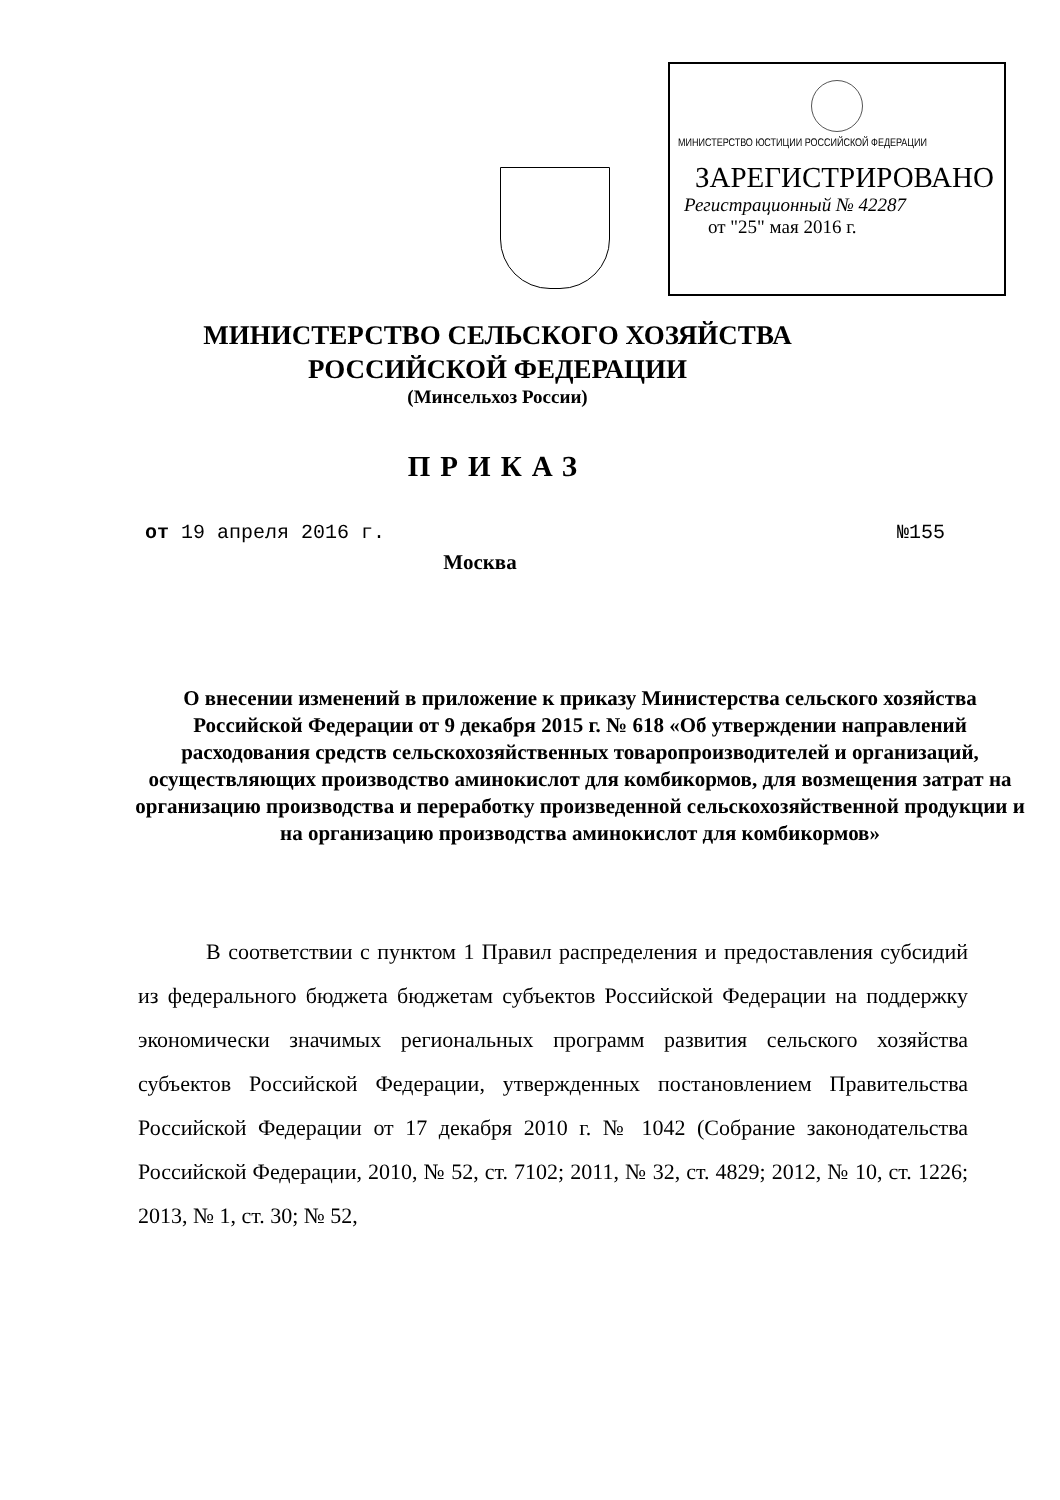МИНИСТЕРСТВО ЮСТИЦИИ РОССИЙСКОЙ ФЕДЕРАЦИИ
ЗАРЕГИСТРИРОВАНО
Регистрационный № 42287
от "25" мая 2016 г.
МИНИСТЕРСТВО СЕЛЬСКОГО ХОЗЯЙСТВА
РОССИЙСКОЙ ФЕДЕРАЦИИ
(Минсельхоз России)
ПРИКАЗ
от 19 апреля 2016 г. №155
Москва
О внесении изменений в приложение к приказу Министерства сельского хозяйства Российской Федерации от 9 декабря 2015 г. № 618 «Об утверждении направлений расходования средств сельскохозяйственных товаропроизводителей и организаций, осуществляющих производство аминокислот для комбикормов, для возмещения затрат на организацию производства и переработку произведенной сельскохозяйственной продукции и на организацию производства аминокислот для комбикормов»
В соответствии с пунктом 1 Правил распределения и предоставления субсидий из федерального бюджета бюджетам субъектов Российской Федерации на поддержку экономически значимых региональных программ развития сельского хозяйства субъектов Российской Федерации, утвержденных постановлением Правительства Российской Федерации от 17 декабря 2010 г. № 1042 (Собрание законодательства Российской Федерации, 2010, № 52, ст. 7102; 2011, № 32, ст. 4829; 2012, № 10, ст. 1226; 2013, № 1, ст. 30; № 52,